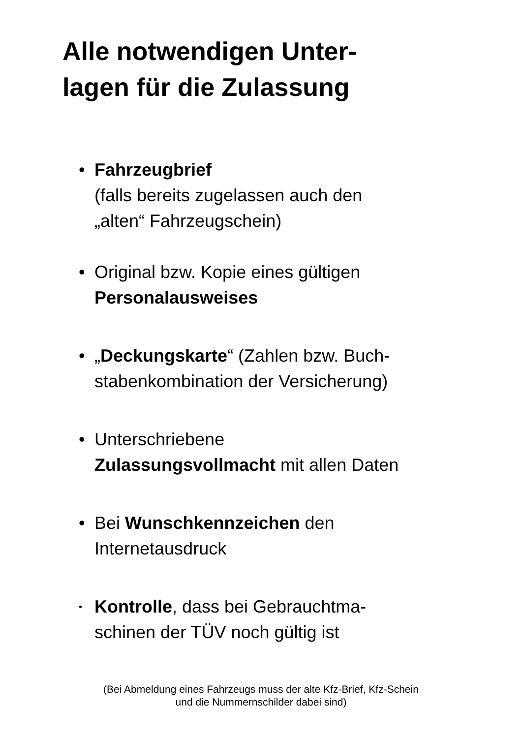Alle notwendigen Unter-
lagen für die Zulassung
• Fahrzeugbrief
(falls bereits zugelassen auch den
„alten“ Fahrzeugschein)
• Original bzw. Kopie eines gültigen
Personalausweises
• „Deckungskarte“ (Zahlen bzw. Buch-
stabenkombination der Versicherung)
• Unterschriebene
Zulassungsvollmacht mit allen Daten
• Bei Wunschkennzeichen den
Internetausdruck
• Kontrolle, dass bei Gebrauchtma-
schinen der TÜV noch gültig ist
(Bei Abmeldung eines Fahrzeugs muss der alte Kfz-Brief, Kfz-Schein
und die Nummernschilder dabei sind)